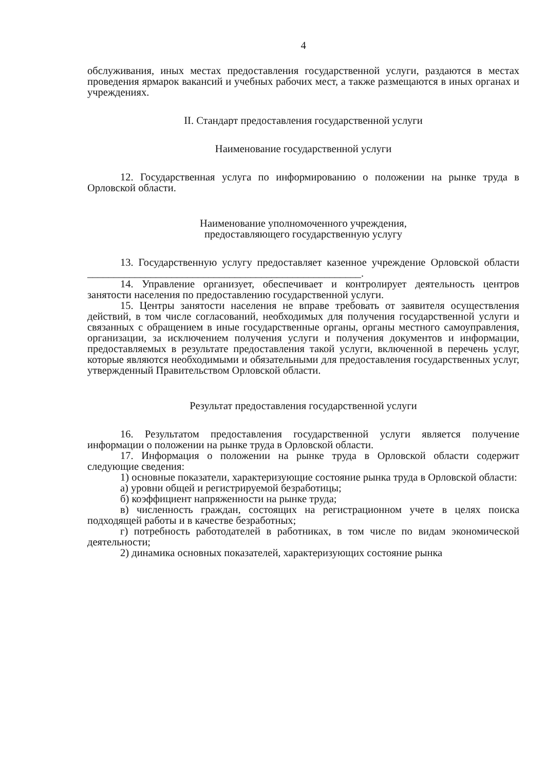4
обслуживания, иных местах предоставления государственной услуги, раздаются в местах проведения ярмарок вакансий и учебных рабочих мест, а также размещаются в иных органах и учреждениях.
II. Стандарт предоставления государственной услуги
Наименование государственной услуги
12. Государственная услуга по информированию о положении на рынке труда в Орловской области.
Наименование уполномоченного учреждения,
предоставляющего государственную услугу
13. Государственную услугу предоставляет казенное учреждение Орловской области ____________________________________________________.
14. Управление организует, обеспечивает и контролирует деятельность центров занятости населения по предоставлению государственной услуги.
15. Центры занятости населения не вправе требовать от заявителя осуществления действий, в том числе согласований, необходимых для получения государственной услуги и связанных с обращением в иные государственные органы, органы местного самоуправления, организации, за исключением получения услуги и получения документов и информации, предоставляемых в результате предоставления такой услуги, включенной в перечень услуг, которые являются необходимыми и обязательными для предоставления государственных услуг, утвержденный Правительством Орловской области.
Результат предоставления государственной услуги
16. Результатом предоставления государственной услуги является получение информации о положении на рынке труда в Орловской области.
17. Информация о положении на рынке труда в Орловской области содержит следующие сведения:
1) основные показатели, характеризующие состояние рынка труда в Орловской области:
а) уровни общей и регистрируемой безработицы;
б) коэффициент напряженности на рынке труда;
в) численность граждан, состоящих на регистрационном учете в целях поиска подходящей работы и в качестве безработных;
г) потребность работодателей в работниках, в том числе по видам экономической деятельности;
2) динамика основных показателей, характеризующих состояние рынка